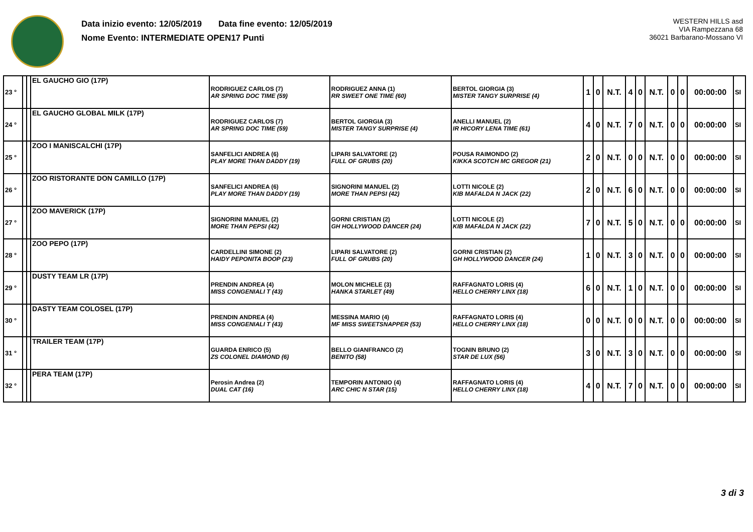Data inizio evento: 12/05/2019 Data fine evento: 12/05/2019
Nome Evento: INTERMEDIATE OPEN17 Punti
WESTERN HILLS asd
VIA Rampezzana 68
36021 Barbarano-Mossano VI
| 23 ° | | | EL GAUCHO GIO (17P) | RODRIGUEZ CARLOS (7) AR SPRING DOC TIME (59) | RODRIGUEZ ANNA (1) RR SWEET ONE TIME (60) | BERTOL GIORGIA (3) MISTER TANGY SURPRISE (4) | 1 | 0 | N.T. | 4 | 0 | N.T. | 0 | 0 | 00:00:00 | SI |
| 24 ° | | | EL GAUCHO GLOBAL MILK (17P) | RODRIGUEZ CARLOS (7) AR SPRING DOC TIME (59) | BERTOL GIORGIA (3) MISTER TANGY SURPRISE (4) | ANELLI MANUEL (2) IR HICORY LENA TIME (61) | 4 | 0 | N.T. | 7 | 0 | N.T. | 0 | 0 | 00:00:00 | SI |
| 25 ° | | | ZOO I MANISCALCHI (17P) | SANFELICI ANDREA (6) PLAY MORE THAN DADDY (19) | LIPARI SALVATORE (2) FULL OF GRUBS (20) | POUSA RAIMONDO (2) KIKKA SCOTCH MC GREGOR (21) | 2 | 0 | N.T. | 0 | 0 | N.T. | 0 | 0 | 00:00:00 | SI |
| 26 ° | | | ZOO RISTORANTE DON CAMILLO (17P) | SANFELICI ANDREA (6) PLAY MORE THAN DADDY (19) | SIGNORINI MANUEL (2) MORE THAN PEPSI (42) | LOTTI NICOLE (2) KIB MAFALDA N JACK (22) | 2 | 0 | N.T. | 6 | 0 | N.T. | 0 | 0 | 00:00:00 | SI |
| 27 ° | | | ZOO MAVERICK (17P) | SIGNORINI MANUEL (2) MORE THAN PEPSI (42) | GORNI CRISTIAN (2) GH HOLLYWOOD DANCER (24) | LOTTI NICOLE (2) KIB MAFALDA N JACK (22) | 7 | 0 | N.T. | 5 | 0 | N.T. | 0 | 0 | 00:00:00 | SI |
| 28 ° | | | ZOO PEPO (17P) | CARDELLINI SIMONE (2) HAIDY PEPONITA BOOP (23) | LIPARI SALVATORE (2) FULL OF GRUBS (20) | GORNI CRISTIAN (2) GH HOLLYWOOD DANCER (24) | 1 | 0 | N.T. | 3 | 0 | N.T. | 0 | 0 | 00:00:00 | SI |
| 29 ° | | | DUSTY TEAM LR (17P) | PRENDIN ANDREA (4) MISS CONGENIALI T (43) | MOLON MICHELE (3) HANKA STARLET (49) | RAFFAGNATO LORIS (4) HELLO CHERRY LINX (18) | 6 | 0 | N.T. | 1 | 0 | N.T. | 0 | 0 | 00:00:00 | SI |
| 30 ° | | | DASTY TEAM COLOSEL (17P) | PRENDIN ANDREA (4) MISS CONGENIALI T (43) | MESSINA MARIO (4) MF MISS SWEETSNAPPER (53) | RAFFAGNATO LORIS (4) HELLO CHERRY LINX (18) | 0 | 0 | N.T. | 0 | 0 | N.T. | 0 | 0 | 00:00:00 | SI |
| 31 ° | | | TRAILER TEAM (17P) | GUARDA ENRICO (5) ZS COLONEL DIAMOND (6) | BELLO GIANFRANCO (2) BENITO (58) | TOGNIN BRUNO (2) STAR DE LUX (56) | 3 | 0 | N.T. | 3 | 0 | N.T. | 0 | 0 | 00:00:00 | SI |
| 32 ° | | | PERA TEAM (17P) | Perosin Andrea (2) DUAL CAT (16) | TEMPORIN ANTONIO (4) ARC CHIC N STAR (15) | RAFFAGNATO LORIS (4) HELLO CHERRY LINX (18) | 4 | 0 | N.T. | 7 | 0 | N.T. | 0 | 0 | 00:00:00 | SI |
3 di 3